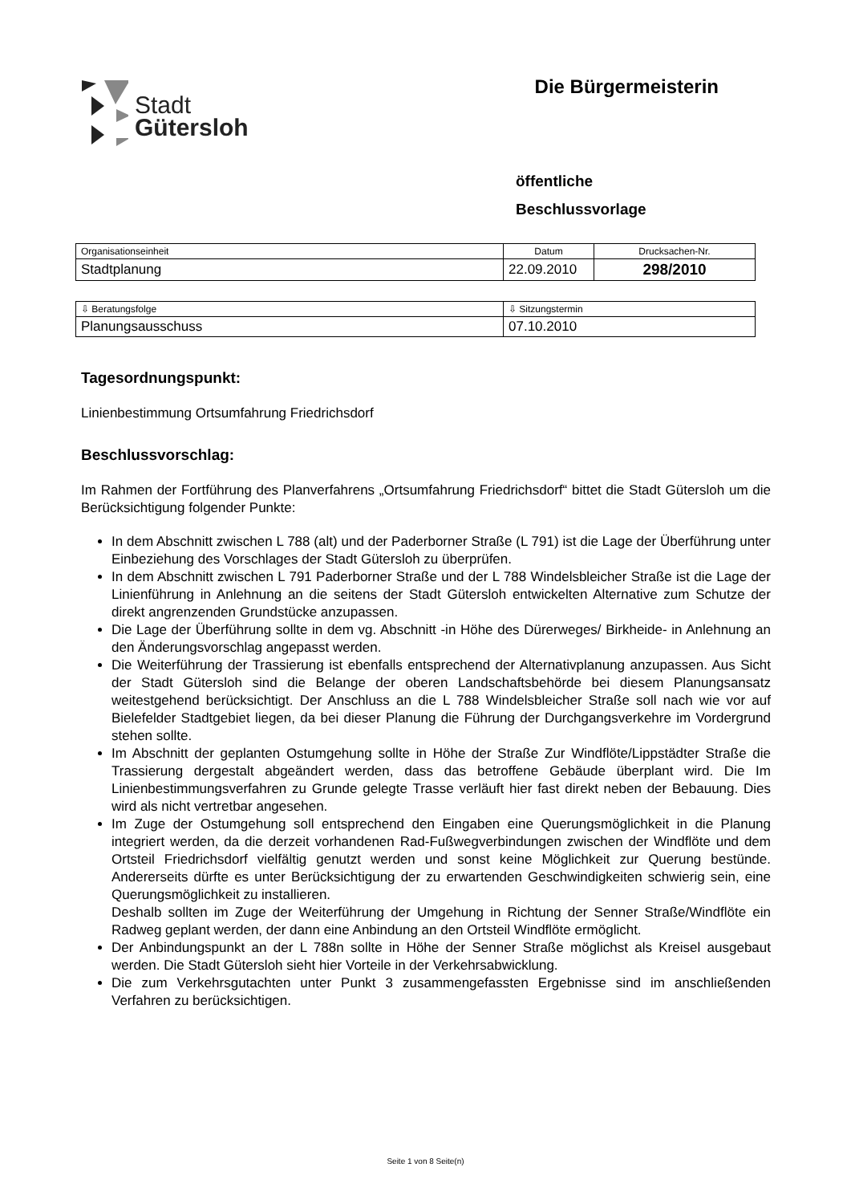Stadt
Gütersloh
Die Bürgermeisterin
öffentliche
Beschlussvorlage
| Organisationseinheit | Datum | Drucksachen-Nr. |
| Stadtplanung | 22.09.2010 | 298/2010 |
| ⇩ Beratungsfolge | ⇩ Sitzungstermin |
| Planungsausschuss | 07.10.2010 |
Tagesordnungspunkt:
Linienbestimmung Ortsumfahrung Friedrichsdorf
Beschlussvorschlag:
Im Rahmen der Fortführung des Planverfahrens „Ortsumfahrung Friedrichsdorf“ bittet die Stadt Gütersloh um die Berücksichtigung folgender Punkte:
In dem Abschnitt zwischen L 788 (alt) und der Paderborner Straße (L 791) ist die Lage der Überführung unter Einbeziehung des Vorschlages der Stadt Gütersloh zu überprüfen.
In dem Abschnitt zwischen L 791 Paderborner Straße und der L 788 Windelsbleicher Straße ist die Lage der Linienführung in Anlehnung an die seitens der Stadt Gütersloh entwickelten Alternative zum Schutze der direkt angrenzenden Grundstücke anzupassen.
Die Lage der Überführung sollte in dem vg. Abschnitt -in Höhe des Dürerweges/ Birkheide- in Anlehnung an den Änderungsvorschlag angepasst werden.
Die Weiterführung der Trassierung ist ebenfalls entsprechend der Alternativplanung anzupassen. Aus Sicht der Stadt Gütersloh sind die Belange der oberen Landschaftsbehörde bei diesem Planungsansatz weitestgehend berücksichtigt. Der Anschluss an die L 788 Windelsbleicher Straße soll nach wie vor auf Bielefelder Stadtgebiet liegen, da bei dieser Planung die Führung der Durchgangsverkehre im Vordergrund stehen sollte.
Im Abschnitt der geplanten Ostumgehung sollte in Höhe der Straße Zur Windflöte/Lippstädter Straße die Trassierung dergestalt abgeändert werden, dass das betroffene Gebäude überplant wird. Die Im Linienbestimmungsverfahren zu Grunde gelegte Trasse verläuft hier fast direkt neben der Bebauung. Dies wird als nicht vertretbar angesehen.
Im Zuge der Ostumgehung soll entsprechend den Eingaben eine Querungsmöglichkeit in die Planung integriert werden, da die derzeit vorhandenen Rad-Fußwegverbindungen zwischen der Windflöte und dem Ortsteil Friedrichsdorf vielfältig genutzt werden und sonst keine Möglichkeit zur Querung bestünde. Andererseits dürfte es unter Berücksichtigung der zu erwartenden Geschwindigkeiten schwierig sein, eine Querungsmöglichkeit zu installieren.
Deshalb sollten im Zuge der Weiterführung der Umgehung in Richtung der Senner Straße/Windflöte ein Radweg geplant werden, der dann eine Anbindung an den Ortsteil Windflöte ermöglicht.
Der Anbindungspunkt an der L 788n sollte in Höhe der Senner Straße möglichst als Kreisel ausgebaut werden. Die Stadt Gütersloh sieht hier Vorteile in der Verkehrsabwicklung.
Die zum Verkehrsgutachten unter Punkt 3 zusammengefassten Ergebnisse sind im anschließenden Verfahren zu berücksichtigen.
Seite 1 von 8 Seite(n)